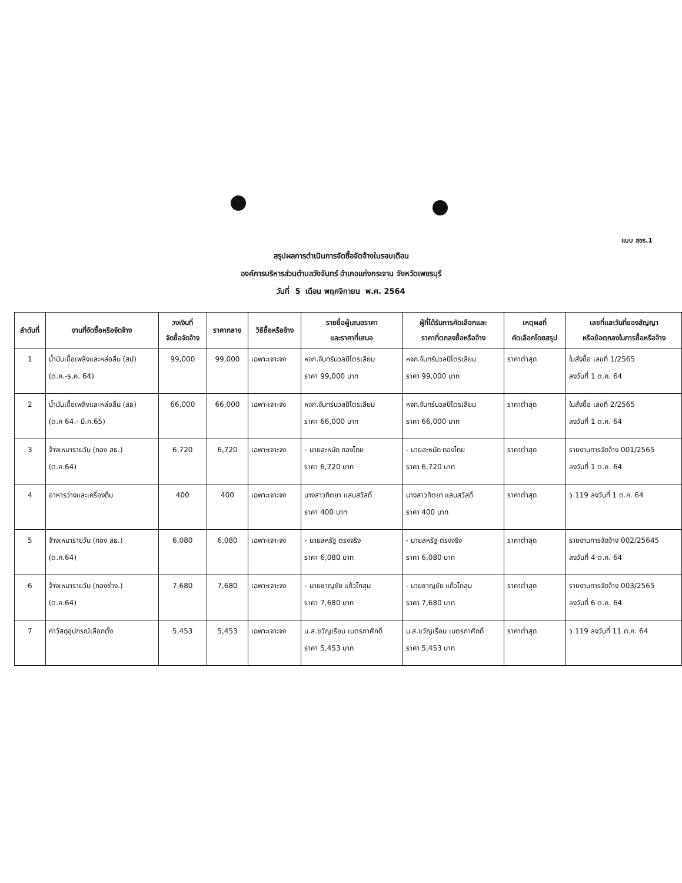แบบ สขร.1
สรุปผลการดำเนินการจัดซื้อจัดจ้างในรอบเดือน
องค์การบริหารส่วนตำบลวังจันทร์ อำเภอแก่งกระจาน จังหวัดเพชรบุรี
วันที่ 5 เดือน พฤศจิกายน พ.ศ. 2564
| ลำดับที่ | งานที่จัดซื้อหรือจัดจ้าง | วงเงินที่ จัดซื้อจัดจ้าง | ราคากลาง | วิธีซื้อหรือจ้าง | รายชื่อผู้เสนอราคา และราคาที่เสนอ | ผู้ที่ได้รับการคัดเลือกและ ราคาที่ตกลงซื้อหรือจ้าง | เหตุผลที่ คัดเลือกโดยสรุป | เลขที่และวันที่ของสัญญา หรือข้อตกลงในการซื้อหรือจ้าง |
| --- | --- | --- | --- | --- | --- | --- | --- | --- |
| 1 | น้ำมันเชื้อเพลิงและหล่อลื่น (สป) (ต.ค.-ธ.ค. 64) | 99,000 | 99,000 | เฉพาะเจาะจง | หจก.จันทร์นวลปิโตรเลียม ราคา 99,000 บาท | หจก.จันทร์นวลปิโตรเลียม ราคา 99,000 บาท | ราคาต่ำสุด | ใบสั่งซื้อ เลขที่ 1/2565 ลงวันที่ 1 ต.ค. 64 |
| 2 | น้ำมันเชื้อเพลิงและหล่อลื่น (สธ) (ต.ค 64.- มี.ค.65) | 66,000 | 66,000 | เฉพาะเจาะจง | หจก.จันทร์นวลปิโตรเลียม ราคา 66,000 บาท | หจก.จันทร์นวลปิโตรเลียม ราคา 66,000 บาท | ราคาต่ำสุด | ใบสั่งซื้อ เลขที่ 2/2565 ลงวันที่ 1 ต.ค. 64 |
| 3 | จ้างเหมารายวัน (กอง สธ.) (ต.ค.64) | 6,720 | 6,720 | เฉพาะเจาะจง | - นายสะหนัด ทองไทย ราคา 6,720 บาท | - นายสะหนัด ทองไทย ราคา 6,720 บาท | ราคาต่ำสุด | รายงานการจัดจ้าง 001/2565 ลงวันที่ 1 ต.ค. 64 |
| 4 | อาหารว่างและเครื่องดื่ม | 400 | 400 | เฉพาะเจาะจง | นางสาวทิตยา แสนสวัสดิ์ ราคา 400 บาท | นางสาวทิตยา แสนสวัสดิ์ ราคา 400 บาท | ราคาต่ำสุด | ว 119 ลงวันที่ 1 ต.ค. 64 |
| 5 | จ้างเหมารายวัน (กอง สธ.) (ต.ค.64) | 6,080 | 6,080 | เฉพาะเจาะจง | - นายสหรัฐ ตรงจริง ราคา 6,080 บาท | - นายสหรัฐ ตรงจริง ราคา 6,080 บาท | ราคาต่ำสุด | รายงานการจัดจ้าง 002/25645 ลงวันที่ 4 ต.ค. 64 |
| 6 | จ้างเหมารายวัน (กองช่าง.) (ต.ค.64) | 7,680 | 7,680 | เฉพาะเจาะจง | - นายชาญชัย แก้วโกสุม ราคา 7,680 บาท | - นายชาญชัย แก้วโกสุม ราคา 7,680 บาท | ราคาต่ำสุด | รายงานการจัดจ้าง 003/2565 ลงวันที่ 6 ต.ค. 64 |
| 7 | ค่าวัสดุอุปกรณ์เลือกตั้ง | 5,453 | 5,453 | เฉพาะเจาะจง | น.ส.ขวัญเรือน เนตรกาศักดิ์ ราคา 5,453 บาท | น.ส.ขวัญเรือน เนตรกาศักดิ์ ราคา 5,453 บาท | ราคาต่ำสุด | ว 119 ลงวันที่ 11 ต.ค. 64 |